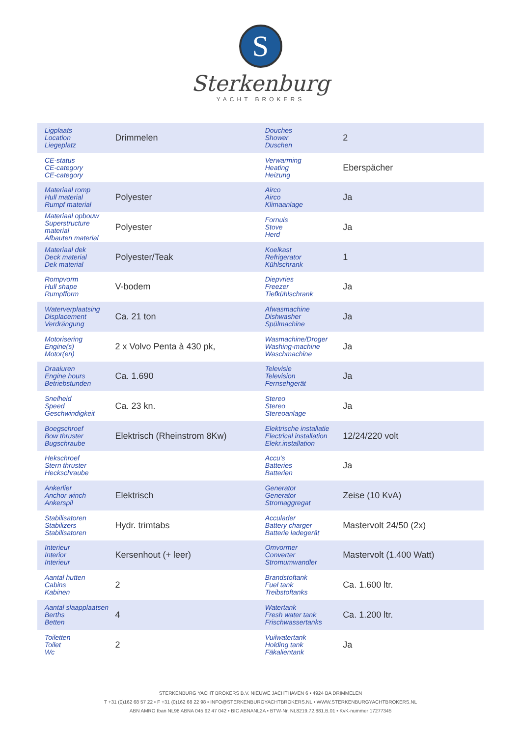S
Sterkenburg
YACHT BROKERS
| Ligplaats Location Liegeplatz | Drimmelen | Douches Shower Duschen | 2 |
| CE-status CE-category CE-category | | Verwarming Heating Heizung | Eberspächer |
| Materiaal romp Hull material Rumpf material | Polyester | Airco Airco Klimaanlage | Ja |
| Materiaal opbouw Superstructure material Afbauten material | Polyester | Fornuis Stove Herd | Ja |
| Materiaal dek Deck material Dek material | Polyester/Teak | Koelkast Refrigerator Kühlschrank | 1 |
| Rompvorm Hull shape Rumpfform | V-bodem | Diepvries Freezer Tiefkühlschrank | Ja |
| Waterverplaatsing Displacement Verdrängung | Ca. 21 ton | Afwasmachine Dishwasher Spülmachine | Ja |
| Motorisering Engine(s) Motor(en) | 2 x Volvo Penta à 430 pk, | Wasmachine/Droger Washing-machine Waschmachine | Ja |
| Draaiuren Engine hours Betriebstunden | Ca. 1.690 | Televisie Television Fernsehgerät | Ja |
| Snelheid Speed Geschwindigkeit | Ca. 23 kn. | Stereo Stereo Stereoanlage | Ja |
| Boegschroef Bow thruster Bugschraube | Elektrisch (Rheinstrom 8Kw) | Elektrische installatie Electrical installation Elekr.installation | 12/24/220 volt |
| Hekschroef Stern thruster Heckschraube | | Accu's Batteries Batterien | Ja |
| Ankerlier Anchor winch Ankerspil | Elektrisch | Generator Generator Stromaggregat | Zeise (10 KvA) |
| Stabilisatoren Stabilizers Stabilisatoren | Hydr. trimtabs | Acculader Battery charger Batterie ladegerät | Mastervolt 24/50 (2x) |
| Interieur Interior Interieur | Kersenhout (+ leer) | Omvormer Converter Stromumwandler | Mastervolt (1.400 Watt) |
| Aantal hutten Cabins Kabinen | 2 | Brandstoftank Fuel tank Treibstoftanks | Ca. 1.600 ltr. |
| Aantal slaapplaatsen Berths Betten | 4 | Watertank Fresh water tank Frischwassertanks | Ca. 1.200 ltr. |
| Toiletten Toilet Wc | 2 | Vuilwatertank Holding tank Fäkalientank | Ja |
STERKENBURG YACHT BROKERS B.V. NIEUWE JACHTHAVEN 6 • 4924 BA DRIMMELEN
T +31 (0)162 68 57 22 • F +31 (0)162 68 22 98 • INFO@STERKENBURGYACHTBROKERS.NL • WWW.STERKENBURGYACHTBROKERS.NL
ABN AMRO Iban NL98 ABNA 045 92 47 042 • BIC ABNANL2A • BTW-Nr. NL8219.72.881.B.01 • KvK-nummer 17277345